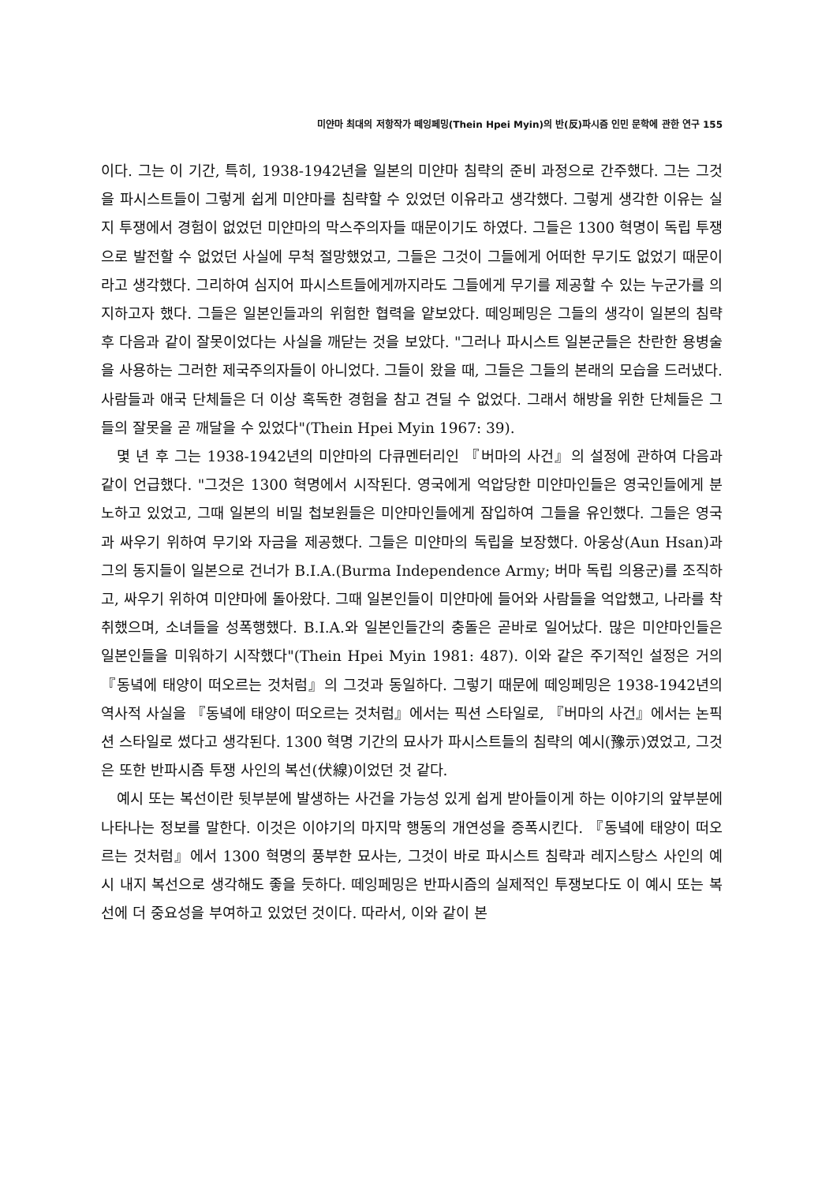미얀마 최대의 저항작가 떼잉페밍(Thein Hpei Myin)의 반(反)파시즘 인민 문학에 관한 연구 155
이다. 그는 이 기간, 특히, 1938-1942년을 일본의 미얀마 침략의 준비 과정으로 간주했다. 그는 그것을 파시스트들이 그렇게 쉽게 미얀마를 침략할 수 있었던 이유라고 생각했다. 그렇게 생각한 이유는 실지 투쟁에서 경험이 없었던 미얀마의 막스주의자들 때문이기도 하였다. 그들은 1300 혁명이 독립 투쟁으로 발전할 수 없었던 사실에 무척 절망했었고, 그들은 그것이 그들에게 어떠한 무기도 없었기 때문이라고 생각했다. 그리하여 심지어 파시스트들에게까지라도 그들에게 무기를 제공할 수 있는 누군가를 의지하고자 했다. 그들은 일본인들과의 위험한 협력을 얕보았다. 떼잉페밍은 그들의 생각이 일본의 침략 후 다음과 같이 잘못이었다는 사실을 깨닫는 것을 보았다. "그러나 파시스트 일본군들은 찬란한 용병술을 사용하는 그러한 제국주의자들이 아니었다. 그들이 왔을 때, 그들은 그들의 본래의 모습을 드러냈다. 사람들과 애국 단체들은 더 이상 혹독한 경험을 참고 견딜 수 없었다. 그래서 해방을 위한 단체들은 그들의 잘못을 곧 깨달을 수 있었다"(Thein Hpei Myin 1967: 39).
몇 년 후 그는 1938-1942년의 미얀마의 다큐멘터리인 『버마의 사건』의 설정에 관하여 다음과 같이 언급했다. "그것은 1300 혁명에서 시작된다. 영국에게 억압당한 미얀마인들은 영국인들에게 분노하고 있었고, 그때 일본의 비밀 첩보원들은 미얀마인들에게 잠입하여 그들을 유인했다. 그들은 영국과 싸우기 위하여 무기와 자금을 제공했다. 그들은 미얀마의 독립을 보장했다. 아웅상(Aun Hsan)과 그의 동지들이 일본으로 건너가 B.I.A.(Burma Independence Army; 버마 독립 의용군)를 조직하고, 싸우기 위하여 미얀마에 돌아왔다. 그때 일본인들이 미얀마에 들어와 사람들을 억압했고, 나라를 착취했으며, 소녀들을 성폭행했다. B.I.A.와 일본인들간의 충돌은 곧바로 일어났다. 많은 미얀마인들은 일본인들을 미워하기 시작했다"(Thein Hpei Myin 1981: 487). 이와 같은 주기적인 설정은 거의 『동녘에 태양이 떠오르는 것처럼』의 그것과 동일하다. 그렇기 때문에 떼잉페밍은 1938-1942년의 역사적 사실을 『동녘에 태양이 떠오르는 것처럼』에서는 픽션 스타일로, 『버마의 사건』에서는 논픽션 스타일로 썼다고 생각된다. 1300 혁명 기간의 묘사가 파시스트들의 침략의 예시(豫示)였었고, 그것은 또한 반파시즘 투쟁 사인의 복선(伏線)이었던 것 같다.
예시 또는 복선이란 뒷부분에 발생하는 사건을 가능성 있게 쉽게 받아들이게 하는 이야기의 앞부분에 나타나는 정보를 말한다. 이것은 이야기의 마지막 행동의 개연성을 증폭시킨다. 『동녘에 태양이 떠오르는 것처럼』에서 1300 혁명의 풍부한 묘사는, 그것이 바로 파시스트 침략과 레지스탕스 사인의 예시 내지 복선으로 생각해도 좋을 듯하다. 떼잉페밍은 반파시즘의 실제적인 투쟁보다도 이 예시 또는 복선에 더 중요성을 부여하고 있었던 것이다. 따라서, 이와 같이 본